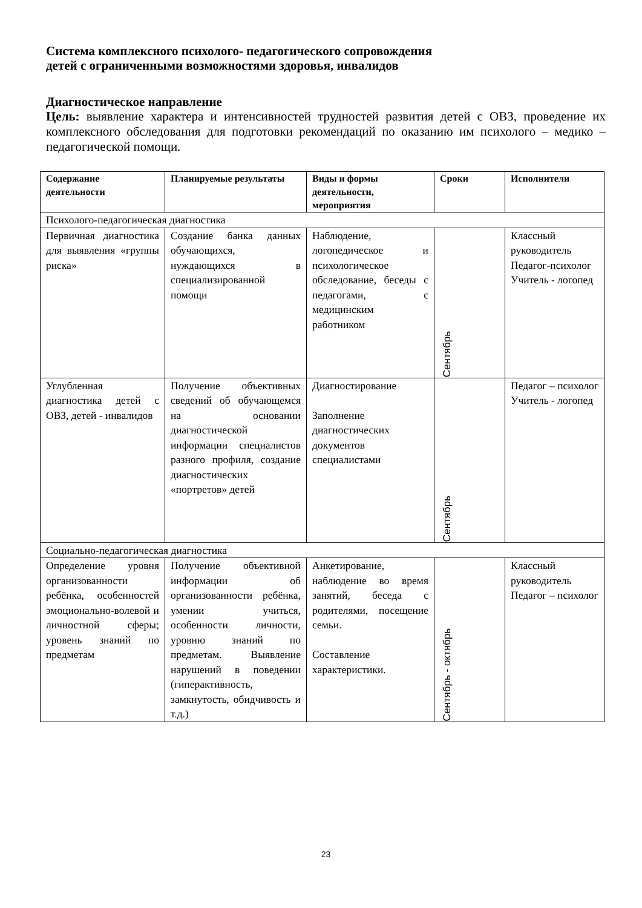Система комплексного психолого- педагогического сопровождения
детей с ограниченными возможностями здоровья, инвалидов
Диагностическое направление
Цель: выявление характера и интенсивностей трудностей развития детей с ОВЗ, проведение их комплексного обследования для подготовки рекомендаций по оказанию им психолого – медико – педагогической помощи.
| Содержание деятельности | Планируемые результаты | Виды и формы деятельности, мероприятия | Сроки | Исполнители |
| --- | --- | --- | --- | --- |
| Психолого-педагогическая диагностика | | | | |
| Первичная диагностика для выявления «группы риска» | Создание банка данных обучающихся, нуждающихся в специализированной помощи | Наблюдение, логопедическое и психологическое обследование, беседы с педагогами, с медицинским работником | Сентябрь | Классный руководитель Педагог-психолог Учитель - логопед |
| Углубленная диагностика детей с ОВЗ, детей - инвалидов | Получение объективных сведений об обучающемся на основании диагностической информации специалистов разного профиля, создание диагностических «портретов» детей | Диагностирование Заполнение диагностических документов специалистами | Сентябрь | Педагог – психолог Учитель - логопед |
| Социально-педагогическая диагностика | | | | |
| Определение уровня организованности ребёнка, особенностей эмоционально-волевой и личностной сферы; уровень знаний по предметам | Получение объективной информации об организованности ребёнка, умении учиться, особенности личности, уровню знаний по предметам. Выявление нарушений в поведении (гиперактивность, замкнутость, обидчивость и т.д.) | Анкетирование, наблюдение во время занятий, беседа с родителями, посещение семьи. Составление характеристики. | Сентябрь - октябрь | Классный руководитель Педагог – психолог |
23